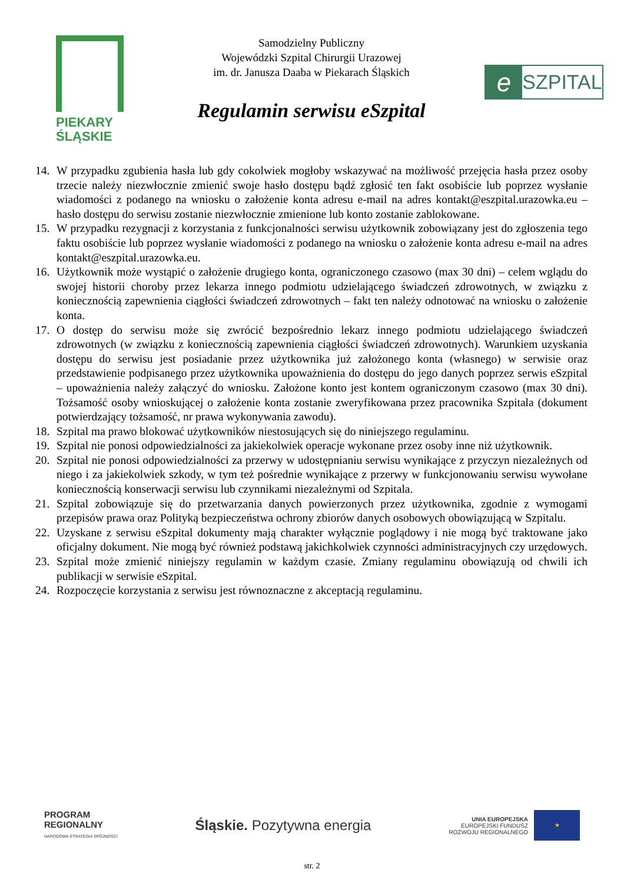PIEKARY
ŚLĄSKIE
Samodzielny Publiczny
Wojewódzki Szpital Chirurgii Urazowej
im. dr. Janusza Daaba w Piekarach Śląskich
Regulamin serwisu eSzpital
e
SZPITAL
14. W przypadku zgubienia hasła lub gdy cokolwiek mogłoby wskazywać na możliwość przejęcia hasła przez osoby trzecie należy niezwłocznie zmienić swoje hasło dostępu bądź zgłosić ten fakt osobiście lub poprzez wysłanie wiadomości z podanego na wniosku o założenie konta adresu e-mail na adres kontakt@eszpital.urazowka.eu – hasło dostępu do serwisu zostanie niezwłocznie zmienione lub konto zostanie zablokowane.
15. W przypadku rezygnacji z korzystania z funkcjonalności serwisu użytkownik zobowiązany jest do zgłoszenia tego faktu osobiście lub poprzez wysłanie wiadomości z podanego na wniosku o założenie konta adresu e-mail na adres kontakt@eszpital.urazowka.eu.
16. Użytkownik może wystąpić o założenie drugiego konta, ograniczonego czasowo (max 30 dni) – celem wglądu do swojej historii choroby przez lekarza innego podmiotu udzielającego świadczeń zdrowotnych, w związku z koniecznością zapewnienia ciągłości świadczeń zdrowotnych – fakt ten należy odnotować na wniosku o założenie konta.
17. O dostęp do serwisu może się zwrócić bezpośrednio lekarz innego podmiotu udzielającego świadczeń zdrowotnych (w związku z koniecznością zapewnienia ciągłości świadczeń zdrowotnych). Warunkiem uzyskania dostępu do serwisu jest posiadanie przez użytkownika już założonego konta (własnego) w serwisie oraz przedstawienie podpisanego przez użytkownika upoważnienia do dostępu do jego danych poprzez serwis eSzpital – upoważnienia należy załączyć do wniosku. Założone konto jest kontem ograniczonym czasowo (max 30 dni). Tożsamość osoby wnioskującej o założenie konta zostanie zweryfikowana przez pracownika Szpitala (dokument potwierdzający tożsamość, nr prawa wykonywania zawodu).
18. Szpital ma prawo blokować użytkowników niestosujących się do niniejszego regulaminu.
19. Szpital nie ponosi odpowiedzialności za jakiekolwiek operacje wykonane przez osoby inne niż użytkownik.
20. Szpital nie ponosi odpowiedzialności za przerwy w udostępnianiu serwisu wynikające z przyczyn niezależnych od niego i za jakiekolwiek szkody, w tym też pośrednie wynikające z przerwy w funkcjonowaniu serwisu wywołane koniecznością konserwacji serwisu lub czynnikami niezależnymi od Szpitala.
21. Szpital zobowiązuje się do przetwarzania danych powierzonych przez użytkownika, zgodnie z wymogami przepisów prawa oraz Polityką bezpieczeństwa ochrony zbiorów danych osobowych obowiązującą w Szpitalu.
22. Uzyskane z serwisu eSzpital dokumenty mają charakter wyłącznie poglądowy i nie mogą być traktowane jako oficjalny dokument. Nie mogą być również podstawą jakichkolwiek czynności administracyjnych czy urzędowych.
23. Szpital może zmienić niniejszy regulamin w każdym czasie. Zmiany regulaminu obowiązują od chwili ich publikacji w serwisie eSzpital.
24. Rozpoczęcie korzystania z serwisu jest równoznaczne z akceptacją regulaminu.
PROGRAM
REGIONALNY
NARODOWA STRATEGIA SPÓJNOŚCI
Śląskie. Pozytywna energia
UNIA EUROPEJSKA
EUROPEJSKI FUNDUSZ
ROZWOJU REGIONALNEGO
★
str. 2